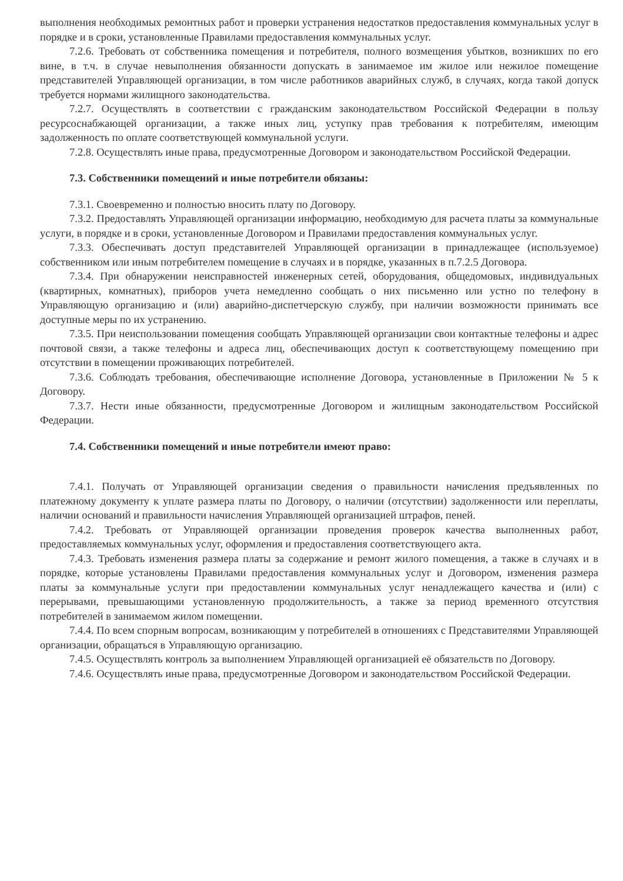выполнения необходимых ремонтных работ и проверки устранения недостатков предоставления коммунальных услуг в порядке и в сроки, установленные Правилами предоставления коммунальных услуг.
7.2.6. Требовать от собственника помещения и потребителя, полного возмещения убытков, возникших по его вине, в т.ч. в случае невыполнения обязанности допускать в занимаемое им жилое или нежилое помещение представителей Управляющей организации, в том числе работников аварийных служб, в случаях, когда такой допуск требуется нормами жилищного законодательства.
7.2.7. Осуществлять в соответствии с гражданским законодательством Российской Федерации в пользу ресурсоснабжающей организации, а также иных лиц, уступку прав требования к потребителям, имеющим задолженность по оплате соответствующей коммунальной услуги.
7.2.8. Осуществлять иные права, предусмотренные Договором и законодательством Российской Федерации.
7.3. Собственники помещений и иные потребители обязаны:
7.3.1. Своевременно и полностью вносить плату по Договору.
7.3.2. Предоставлять Управляющей организации информацию, необходимую для расчета платы за коммунальные услуги, в порядке и в сроки, установленные Договором и Правилами предоставления коммунальных услуг.
7.3.3. Обеспечивать доступ представителей Управляющей организации в принадлежащее (используемое) собственником или иным потребителем помещение в случаях и в порядке, указанных в п.7.2.5 Договора.
7.3.4. При обнаружении неисправностей инженерных сетей, оборудования, общедомовых, индивидуальных (квартирных, комнатных), приборов учета немедленно сообщать о них письменно или устно по телефону в Управляющую организацию и (или) аварийно-диспетчерскую службу, при наличии возможности принимать все доступные меры по их устранению.
7.3.5. При неиспользовании помещения сообщать Управляющей организации свои контактные телефоны и адрес почтовой связи, а также телефоны и адреса лиц, обеспечивающих доступ к соответствующему помещению при отсутствии в помещении проживающих потребителей.
7.3.6. Соблюдать требования, обеспечивающие исполнение Договора, установленные в Приложении № 5 к Договору.
7.3.7. Нести иные обязанности, предусмотренные Договором и жилищным законодательством Российской Федерации.
7.4. Собственники помещений и иные потребители имеют право:
7.4.1. Получать от Управляющей организации сведения о правильности начисления предъявленных по платежному документу к уплате размера платы по Договору, о наличии (отсутствии) задолженности или переплаты, наличии оснований и правильности начисления Управляющей организацией штрафов, пеней.
7.4.2. Требовать от Управляющей организации проведения проверок качества выполненных работ, предоставляемых коммунальных услуг, оформления и предоставления соответствующего акта.
7.4.3. Требовать изменения размера платы за содержание и ремонт жилого помещения, а также в случаях и в порядке, которые установлены Правилами предоставления коммунальных услуг и Договором, изменения размера платы за коммунальные услуги при предоставлении коммунальных услуг ненадлежащего качества и (или) с перерывами, превышающими установленную продолжительность, а также за период временного отсутствия потребителей в занимаемом жилом помещении.
7.4.4. По всем спорным вопросам, возникающим у потребителей в отношениях с Представителями Управляющей организации, обращаться в Управляющую организацию.
7.4.5. Осуществлять контроль за выполнением Управляющей организацией её обязательств по Договору.
7.4.6. Осуществлять иные права, предусмотренные Договором и законодательством Российской Федерации.